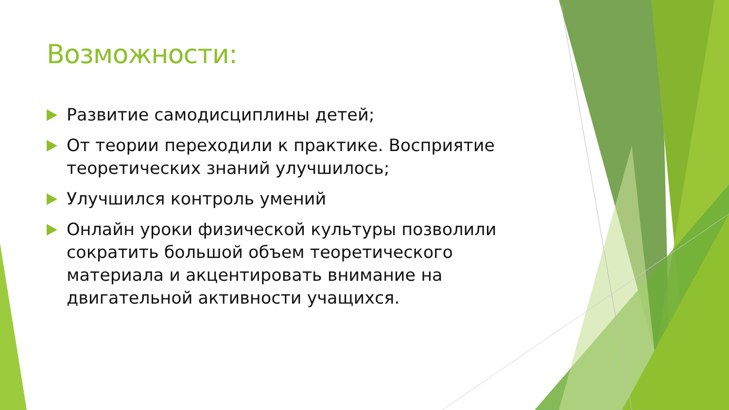Возможности:
Развитие самодисциплины детей;
От теории переходили к практике. Восприятие теоретических знаний улучшилось;
Улучшился контроль умений
Онлайн уроки физической культуры позволили сократить большой объем теоретического материала и акцентировать внимание на двигательной активности учащихся.